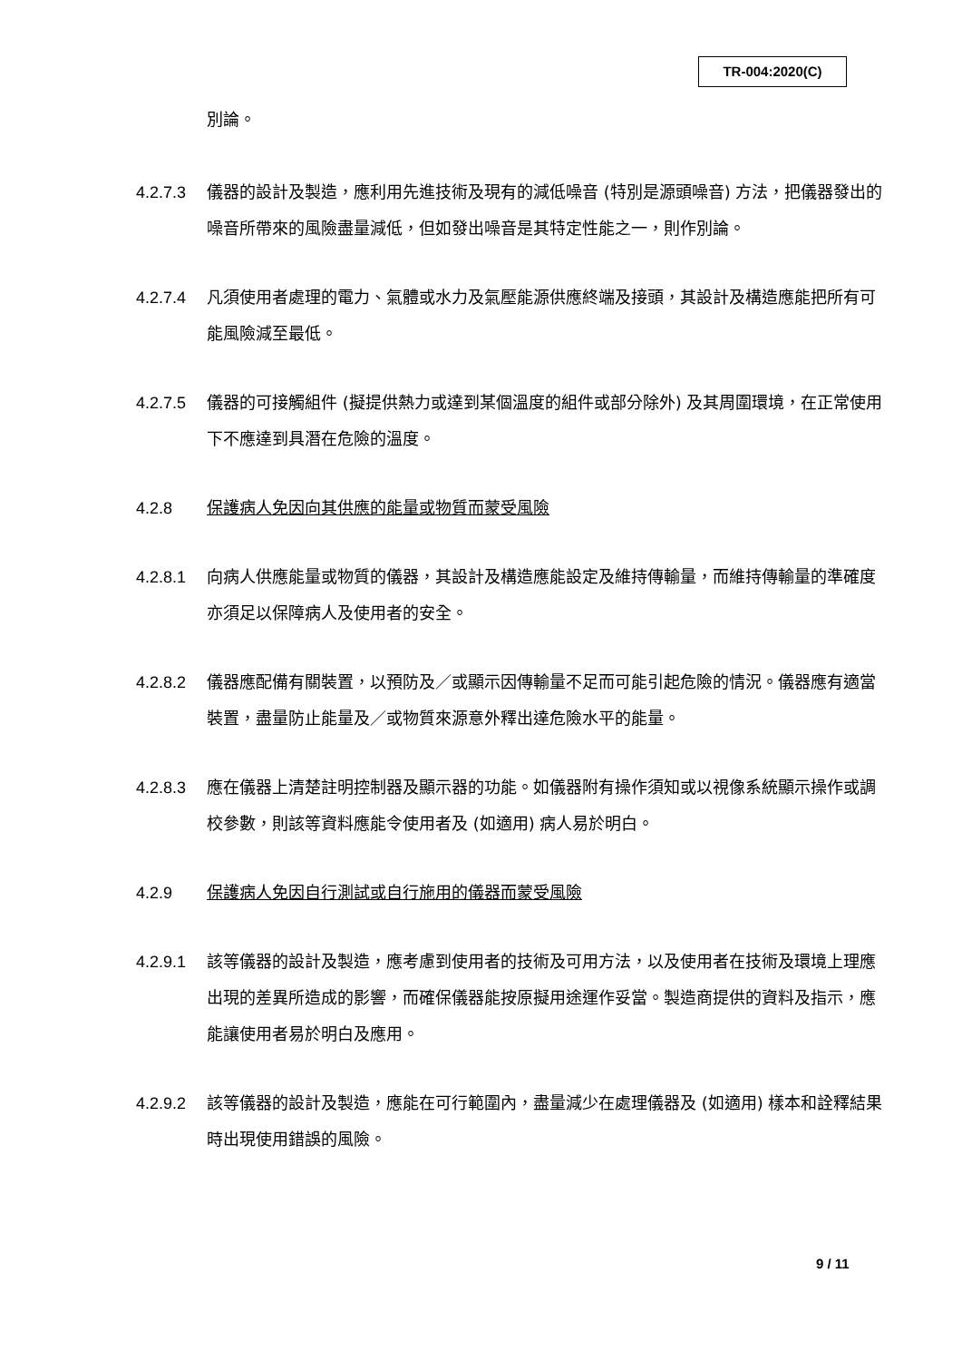TR-004:2020(C)
別論。
4.2.7.3 儀器的設計及製造，應利用先進技術及現有的減低噪音 (特別是源頭噪音) 方法，把儀器發出的噪音所帶來的風險盡量減低，但如發出噪音是其特定性能之一，則作別論。
4.2.7.4 凡須使用者處理的電力、氣體或水力及氣壓能源供應終端及接頭，其設計及構造應能把所有可能風險減至最低。
4.2.7.5 儀器的可接觸組件 (擬提供熱力或達到某個溫度的組件或部分除外) 及其周圍環境，在正常使用下不應達到具潛在危險的溫度。
4.2.8 保護病人免因向其供應的能量或物質而蒙受風險
4.2.8.1 向病人供應能量或物質的儀器，其設計及構造應能設定及維持傳輸量，而維持傳輸量的準確度亦須足以保障病人及使用者的安全。
4.2.8.2 儀器應配備有關裝置，以預防及／或顯示因傳輸量不足而可能引起危險的情況。儀器應有適當裝置，盡量防止能量及／或物質來源意外釋出達危險水平的能量。
4.2.8.3 應在儀器上清楚註明控制器及顯示器的功能。如儀器附有操作須知或以視像系統顯示操作或調校參數，則該等資料應能令使用者及 (如適用) 病人易於明白。
4.2.9 保護病人免因自行測試或自行施用的儀器而蒙受風險
4.2.9.1 該等儀器的設計及製造，應考慮到使用者的技術及可用方法，以及使用者在技術及環境上理應出現的差異所造成的影響，而確保儀器能按原擬用途運作妥當。製造商提供的資料及指示，應能讓使用者易於明白及應用。
4.2.9.2 該等儀器的設計及製造，應能在可行範圍內，盡量減少在處理儀器及 (如適用) 樣本和詮釋結果時出現使用錯誤的風險。
9 / 11